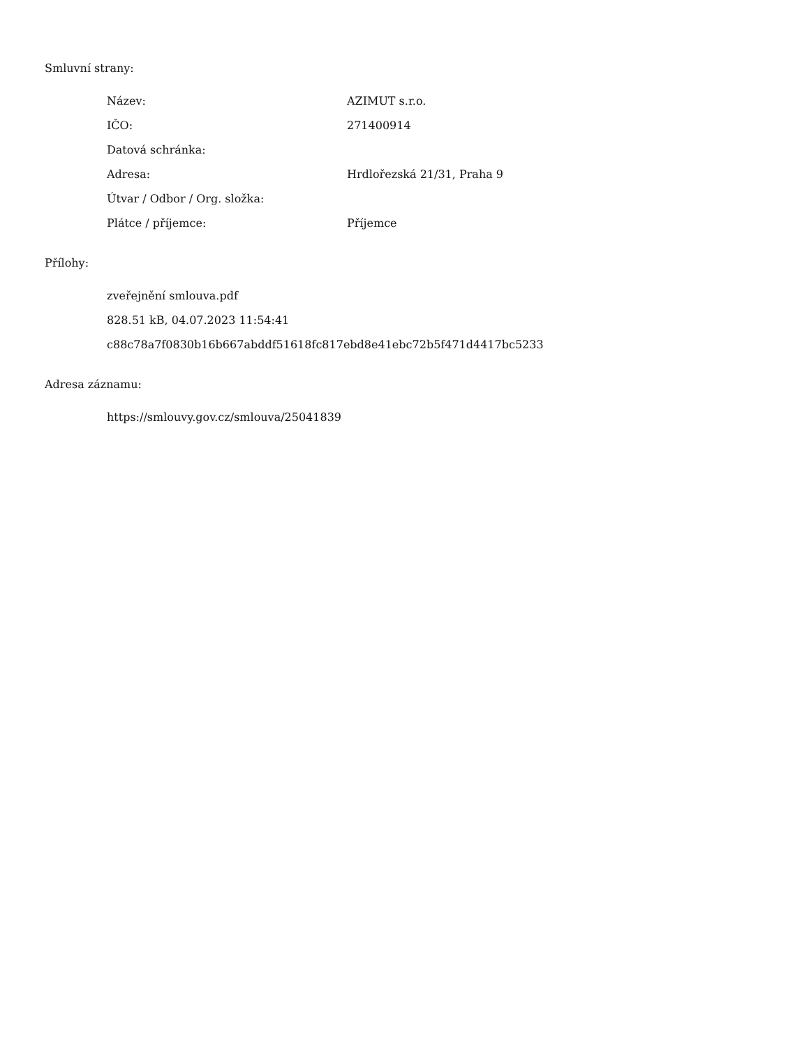Smluvní strany:
| Název: | AZIMUT s.r.o. |
| IČO: | 271400914 |
| Datová schránka: | |
| Adresa: | Hrdlořezská 21/31, Praha 9 |
| Útvar / Odbor / Org. složka: | |
| Plátce / příjemce: | Příjemce |
Přílohy:
| zveřejnění smlouva.pdf |
| 828.51 kB, 04.07.2023 11:54:41 |
| c88c78a7f0830b16b667abddf51618fc817ebd8e41ebc72b5f471d4417bc5233 |
Adresa záznamu:
| https://smlouvy.gov.cz/smlouva/25041839 |